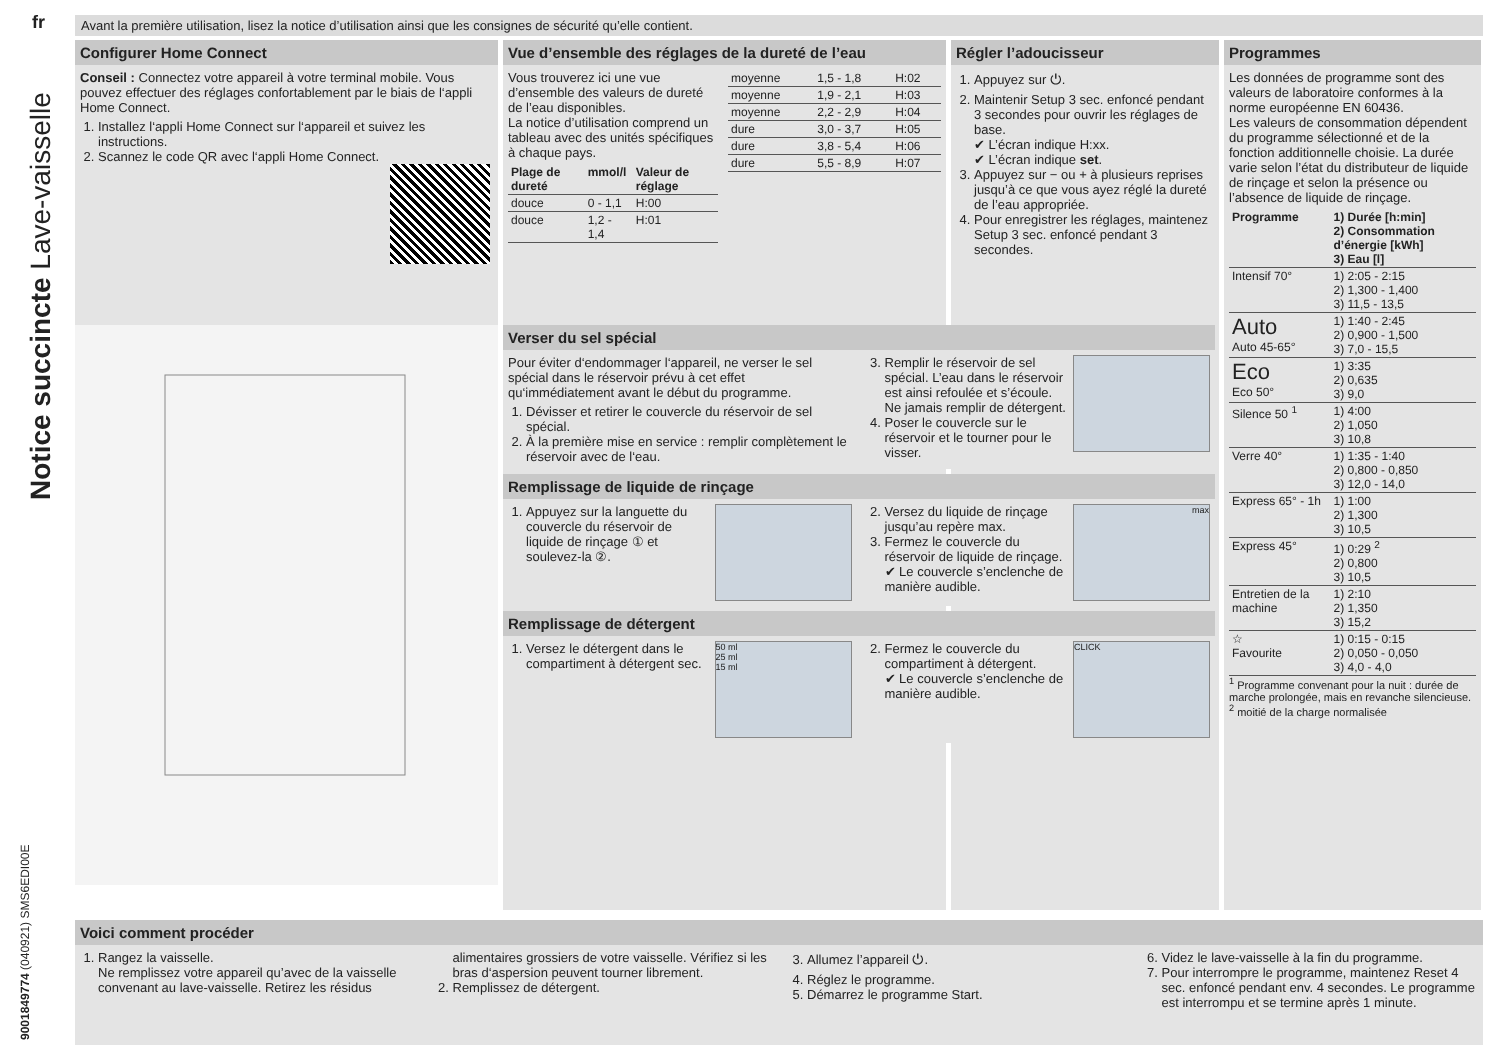fr
Notice succincte Lave-vaisselle
9001849774 (040921) SMS6EDI00E
Avant la première utilisation, lisez la notice d’utilisation ainsi que les consignes de sécurité qu’elle contient.
Configurer Home Connect
Conseil : Connectez votre appareil à votre terminal mobile. Vous pouvez effectuer des réglages confortablement par le biais de l‘appli Home Connect.
1. Installez l‘appli Home Connect sur l‘appareil et suivez les instructions.
2. Scannez le code QR avec l‘appli Home Connect.
Vue d’ensemble des réglages de la dureté de l’eau
Vous trouverez ici une vue d’ensemble des valeurs de dureté de l’eau disponibles.
La notice d’utilisation comprend un tableau avec des unités spécifiques à chaque pays.
| Plage de dureté | mmol/l | Valeur de réglage |
| --- | --- | --- |
| douce | 0 - 1,1 | H:00 |
| douce | 1,2 - 1,4 | H:01 |
| moyenne | 1,5 - 1,8 | H:02 |
| moyenne | 1,9 - 2,1 | H:03 |
| moyenne | 2,2 - 2,9 | H:04 |
| dure | 3,0 - 3,7 | H:05 |
| dure | 3,8 - 5,4 | H:06 |
| dure | 5,5 - 8,9 | H:07 |
Régler l’adoucisseur
1. Appuyez sur ⏻.
2. Maintenir Setup 3 sec. enfoncé pendant 3 secondes pour ouvrir les réglages de base.
✔ L’écran indique H:xx.
✔ L’écran indique set.
3. Appuyez sur − ou + à plusieurs reprises jusqu’à ce que vous ayez réglé la dureté de l’eau appropriée.
4. Pour enregistrer les réglages, maintenez Setup 3 sec. enfoncé pendant 3 secondes.
Programmes
Les données de programme sont des valeurs de laboratoire conformes à la norme européenne EN 60436.
Les valeurs de consommation dépendent du programme sélectionné et de la fonction additionnelle choisie. La durée varie selon l’état du distributeur de liquide de rinçage et selon la présence ou l’absence de liquide de rinçage.
| Programme | 1) Durée [h:min] 2) Consommation d’énergie [kWh] 3) Eau [l] |
| --- | --- |
| Intensif 70° | 1) 2:05 - 2:15 2) 1,300 - 1,400 3) 11,5 - 13,5 |
| Auto Auto 45-65° | 1) 1:40 - 2:45 2) 0,900 - 1,500 3) 7,0 - 15,5 |
| Eco Eco 50° | 1) 3:35 2) 0,635 3) 9,0 |
| Silence 50 <sup>1</sup> | 1) 4:00 2) 1,050 3) 10,8 |
| Verre 40° | 1) 1:35 - 1:40 2) 0,800 - 0,850 3) 12,0 - 14,0 |
| Express 65° - 1h | 1) 1:00 2) 1,300 3) 10,5 |
| Express 45° | 1) 0:29 <sup>2</sup> 2) 0,800 3) 10,5 |
| Entretien de la machine | 1) 2:10 2) 1,350 3) 15,2 |
| ☆ Favourite | 1) 0:15 - 0:15 2) 0,050 - 0,050 3) 4,0 - 4,0 |
<sup>1</sup> Programme convenant pour la nuit : durée de marche prolongée, mais en revanche silencieuse.
<sup>2</sup> moitié de la charge normalisée
Verser du sel spécial
Pour éviter d‘endommager l‘appareil, ne verser le sel spécial dans le réservoir prévu à cet effet qu‘immédiatement avant le début du programme.
1. Dévisser et retirer le couvercle du réservoir de sel spécial.
2. À la première mise en service : remplir complètement le réservoir avec de l‘eau.
3. Remplir le réservoir de sel spécial. L’eau dans le réservoir est ainsi refoulée et s’écoule. Ne jamais remplir de détergent.
4. Poser le couvercle sur le réservoir et le tourner pour le visser.
Remplissage de liquide de rinçage
1. Appuyez sur la languette du couvercle du réservoir de liquide de rinçage ① et soulevez-la ②.
max
2. Versez du liquide de rinçage jusqu’au repère max.
3. Fermez le couvercle du réservoir de liquide de rinçage.
✔ Le couvercle s’enclenche de manière audible.
Remplissage de détergent
50 ml
25 ml
15 ml
1. Versez le détergent dans le compartiment à détergent sec.
CLICK
2. Fermez le couvercle du compartiment à détergent.
✔ Le couvercle s’enclenche de manière audible.
Voici comment procéder
1. Rangez la vaisselle.
Ne remplissez votre appareil qu’avec de la vaisselle convenant au lave-vaisselle. Retirez les résidus alimentaires grossiers de votre vaisselle. Vérifiez si les bras d‘aspersion peuvent tourner librement.
2. Remplissez de détergent.
3. Allumez l’appareil ⏻.
4. Réglez le programme.
5. Démarrez le programme Start.
6. Videz le lave-vaisselle à la fin du programme.
7. Pour interrompre le programme, maintenez Reset 4 sec. enfoncé pendant env. 4 secondes. Le programme est interrompu et se termine après 1 minute.